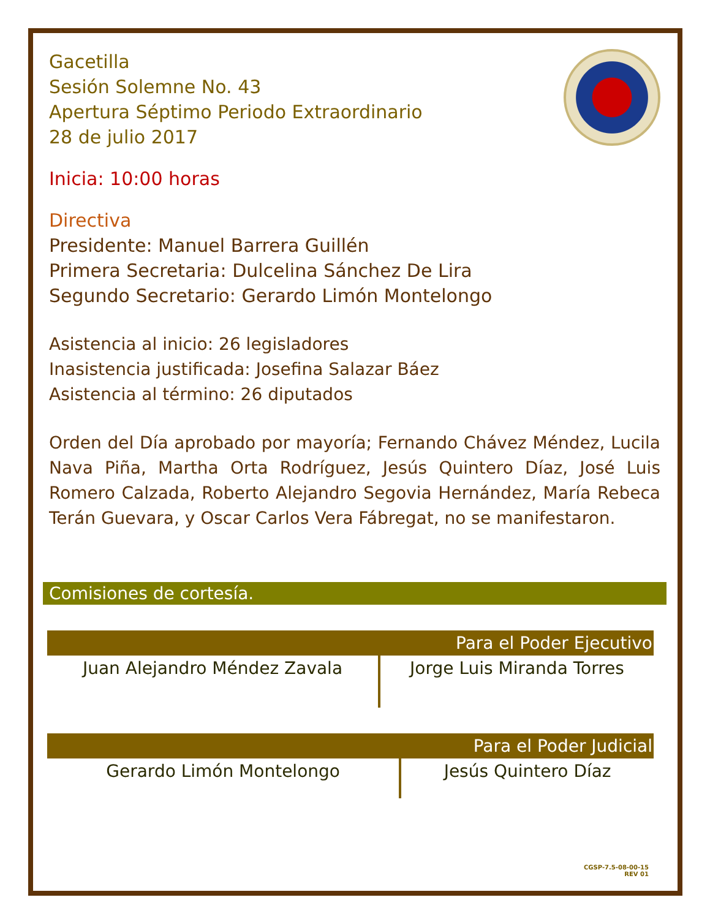Gacetilla
Sesión Solemne No. 43
Apertura Séptimo Periodo Extraordinario
28 de julio 2017
Inicia: 10:00 horas
Directiva
Presidente: Manuel Barrera Guillén
Primera Secretaria: Dulcelina Sánchez De Lira
Segundo Secretario: Gerardo Limón Montelongo
Asistencia al inicio: 26 legisladores
Inasistencia justificada: Josefina Salazar Báez
Asistencia al término: 26 diputados
Orden del Día aprobado por mayoría; Fernando Chávez Méndez, Lucila Nava Piña, Martha Orta Rodríguez, Jesús Quintero Díaz, José Luis Romero Calzada, Roberto Alejandro Segovia Hernández, María Rebeca Terán Guevara, y Oscar Carlos Vera Fábregat, no se manifestaron.
Comisiones de cortesía.
| Para el Poder Ejecutivo | |
| --- | --- |
| Juan Alejandro Méndez Zavala | Jorge Luis Miranda Torres |
| Para el Poder Judicial | |
| --- | --- |
| Gerardo Limón Montelongo | Jesús Quintero Díaz |
CGSP-7.5-08-00-15
REV 01